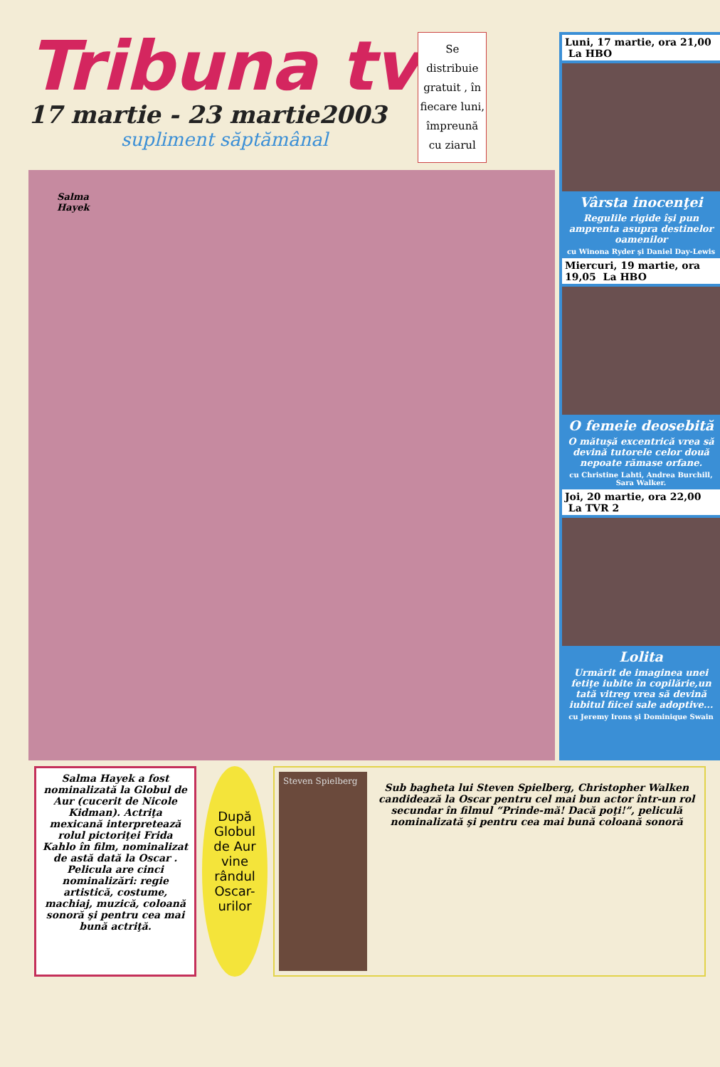Tribuna tv
17 martie - 23 martie2003
supliment săptămânal
Se distribuie gratuit , în fiecare luni, împreună cu ziarul
Salma
Hayek
Luni, 17 martie, ora 21,00 La HBO
Vârsta inocenţei
Regulile rigide îşi pun amprenta asupra destinelor oamenilor
cu Winona Ryder şi Daniel Day-Lewis
Miercuri, 19 martie, ora 19,05 La HBO
O femeie deosebită
O mătuşă excentrică vrea să devină tutorele celor două nepoate rămase orfane.
cu Christine Lahti, Andrea Burchill, Sara Walker.
Joi, 20 martie, ora 22,00 La TVR 2
Lolita
Urmărit de imaginea unei fetiţe iubite în copilărie,un tată vitreg vrea să devină iubitul fiicei sale adoptive...
cu Jeremy Irons şi Dominique Swain
Salma Hayek a fost nominalizată la Globul de Aur (cucerit de Nicole Kidman). Actriţa mexicană interpretează rolul pictoriţei Frida Kahlo în film, nominalizat de astă dată la Oscar . Pelicula are cinci nominalizări: regie artistică, costume, machiaj, muzică, coloană sonoră şi pentru cea mai bună actriţă.
După Globul de Aur vine rândul Oscar-urilor
Steven Spielberg
Sub bagheta lui Steven Spielberg, Christopher Walken candidează la Oscar pentru cel mai bun actor într-un rol secundar în filmul “Prinde-mă! Dacă poţi!”, peliculă nominalizată şi pentru cea mai bună coloană sonoră